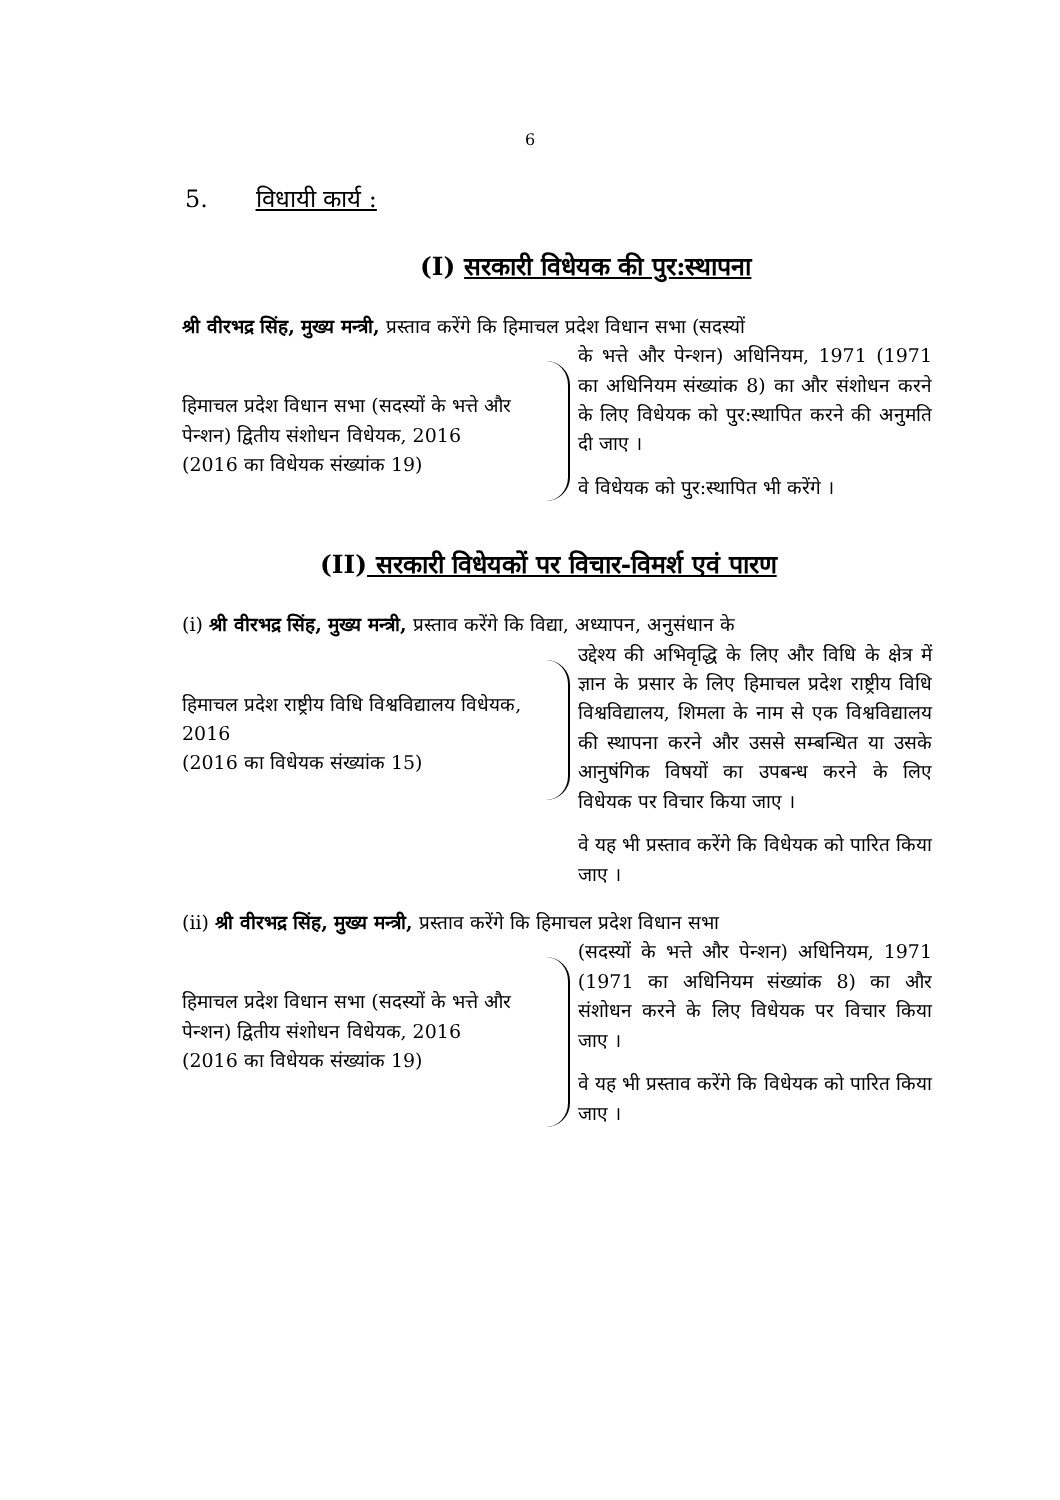6
5. विधायी कार्य :
(I) सरकारी विधेयक की पुर:स्थापना
श्री वीरभद्र सिंह, मुख्य मन्त्री, प्रस्ताव करेंगे कि हिमाचल प्रदेश विधान सभा (सदस्यों
हिमाचल प्रदेश विधान सभा (सदस्यों के भत्ते और पेन्शन) द्वितीय संशोधन विधेयक, 2016
(2016 का विधेयक संख्यांक 19)
के भत्ते और पेन्शन) अधिनियम, 1971 (1971 का अधिनियम संख्यांक 8) का और संशोधन करने के लिए विधेयक को पुर:स्थापित करने की अनुमति दी जाए ।
वे विधेयक को पुर:स्थापित भी करेंगे ।
(II) सरकारी विधेयकों पर विचार-विमर्श एवं पारण
(i) श्री वीरभद्र सिंह, मुख्य मन्त्री, प्रस्ताव करेंगे कि विद्या, अध्यापन, अनुसंधान के
हिमाचल प्रदेश राष्ट्रीय विधि विश्वविद्यालय विधेयक, 2016
(2016 का विधेयक संख्यांक 15)
उद्देश्य की अभिवृद्धि के लिए और विधि के क्षेत्र में ज्ञान के प्रसार के लिए हिमाचल प्रदेश राष्ट्रीय विधि विश्वविद्यालय, शिमला के नाम से एक विश्वविद्यालय की स्थापना करने और उससे सम्बन्धित या उसके आनुषंगिक विषयों का उपबन्ध करने के लिए विधेयक पर विचार किया जाए ।
वे यह भी प्रस्ताव करेंगे कि विधेयक को पारित किया जाए ।
(ii) श्री वीरभद्र सिंह, मुख्य मन्त्री, प्रस्ताव करेंगे कि हिमाचल प्रदेश विधान सभा
हिमाचल प्रदेश विधान सभा (सदस्यों के भत्ते और पेन्शन) द्वितीय संशोधन विधेयक, 2016
(2016 का विधेयक संख्यांक 19)
(सदस्यों के भत्ते और पेन्शन) अधिनियम, 1971 (1971 का अधिनियम संख्यांक 8) का और संशोधन करने के लिए विधेयक पर विचार किया जाए ।
वे यह भी प्रस्ताव करेंगे कि विधेयक को पारित किया जाए ।